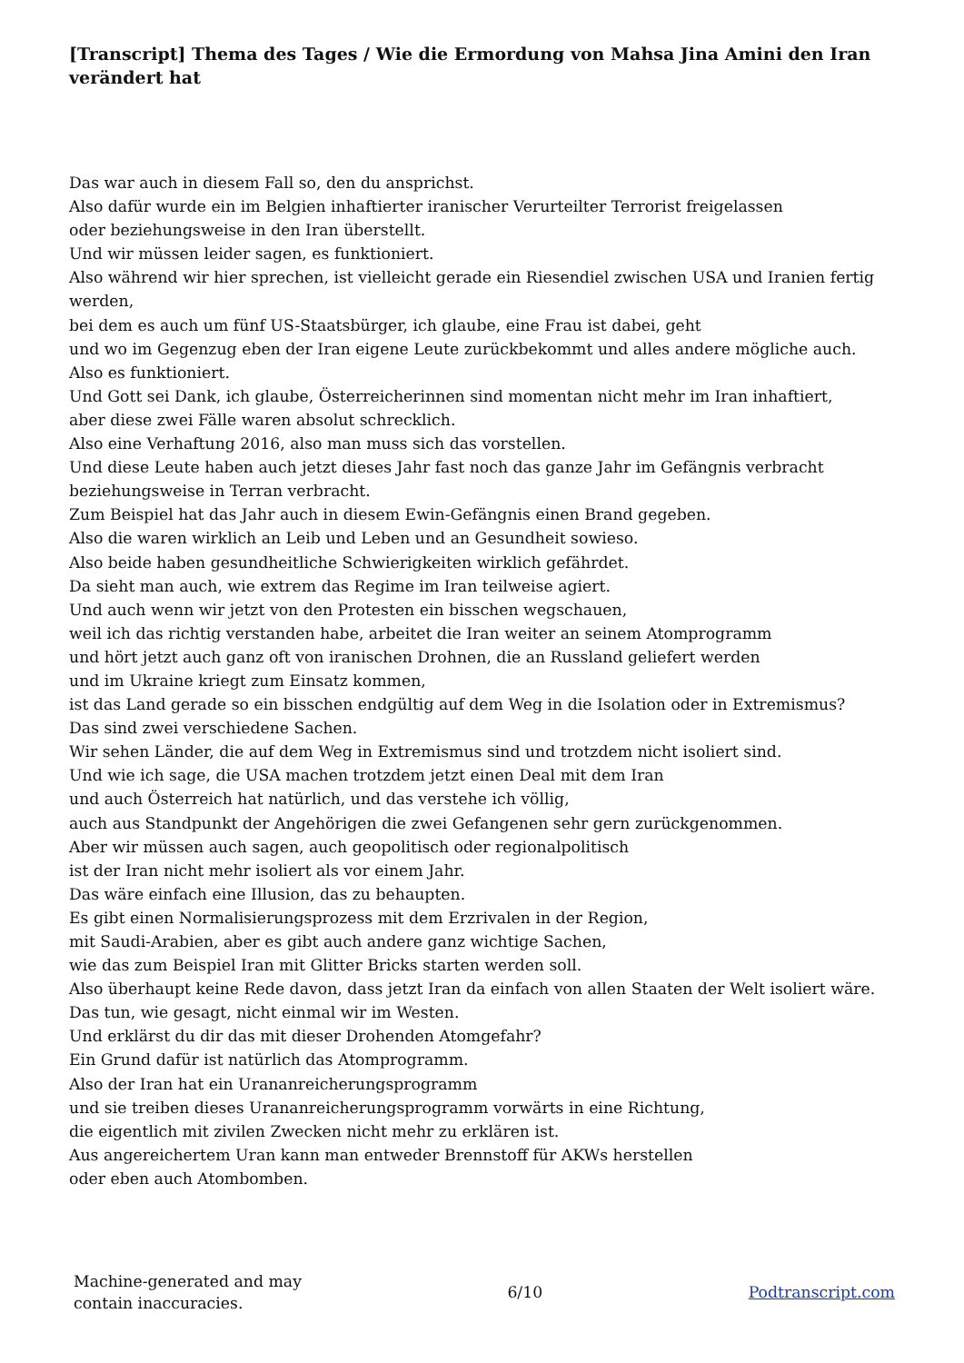[Transcript] Thema des Tages / Wie die Ermordung von Mahsa Jina Amini den Iran verändert hat
Das war auch in diesem Fall so, den du ansprichst.
Also dafür wurde ein im Belgien inhaftierter iranischer Verurteilter Terrorist freigelassen
oder beziehungsweise in den Iran überstellt.
Und wir müssen leider sagen, es funktioniert.
Also während wir hier sprechen, ist vielleicht gerade ein Riesendiel zwischen USA und Iranien fertig werden,
bei dem es auch um fünf US-Staatsbürger, ich glaube, eine Frau ist dabei, geht
und wo im Gegenzug eben der Iran eigene Leute zurückbekommt und alles andere mögliche auch.
Also es funktioniert.
Und Gott sei Dank, ich glaube, Österreicherinnen sind momentan nicht mehr im Iran inhaftiert,
aber diese zwei Fälle waren absolut schrecklich.
Also eine Verhaftung 2016, also man muss sich das vorstellen.
Und diese Leute haben auch jetzt dieses Jahr fast noch das ganze Jahr im Gefängnis verbracht
beziehungsweise in Terran verbracht.
Zum Beispiel hat das Jahr auch in diesem Ewin-Gefängnis einen Brand gegeben.
Also die waren wirklich an Leib und Leben und an Gesundheit sowieso.
Also beide haben gesundheitliche Schwierigkeiten wirklich gefährdet.
Da sieht man auch, wie extrem das Regime im Iran teilweise agiert.
Und auch wenn wir jetzt von den Protesten ein bisschen wegschauen,
weil ich das richtig verstanden habe, arbeitet die Iran weiter an seinem Atomprogramm
und hört jetzt auch ganz oft von iranischen Drohnen, die an Russland geliefert werden
und im Ukraine kriegt zum Einsatz kommen,
ist das Land gerade so ein bisschen endgültig auf dem Weg in die Isolation oder in Extremismus?
Das sind zwei verschiedene Sachen.
Wir sehen Länder, die auf dem Weg in Extremismus sind und trotzdem nicht isoliert sind.
Und wie ich sage, die USA machen trotzdem jetzt einen Deal mit dem Iran
und auch Österreich hat natürlich, und das verstehe ich völlig,
auch aus Standpunkt der Angehörigen die zwei Gefangenen sehr gern zurückgenommen.
Aber wir müssen auch sagen, auch geopolitisch oder regionalpolitisch
ist der Iran nicht mehr isoliert als vor einem Jahr.
Das wäre einfach eine Illusion, das zu behaupten.
Es gibt einen Normalisierungsprozess mit dem Erzrivalen in der Region,
mit Saudi-Arabien, aber es gibt auch andere ganz wichtige Sachen,
wie das zum Beispiel Iran mit Glitter Bricks starten werden soll.
Also überhaupt keine Rede davon, dass jetzt Iran da einfach von allen Staaten der Welt isoliert wäre.
Das tun, wie gesagt, nicht einmal wir im Westen.
Und erklärst du dir das mit dieser Drohenden Atomgefahr?
Ein Grund dafür ist natürlich das Atomprogramm.
Also der Iran hat ein Urananreicherungsprogramm
und sie treiben dieses Urananreicherungsprogramm vorwärts in eine Richtung,
die eigentlich mit zivilen Zwecken nicht mehr zu erklären ist.
Aus angereichertem Uran kann man entweder Brennstoff für AKWs herstellen
oder eben auch Atombomben.
Machine-generated and may
contain inaccuracies.
6/10 Podtranscript.com